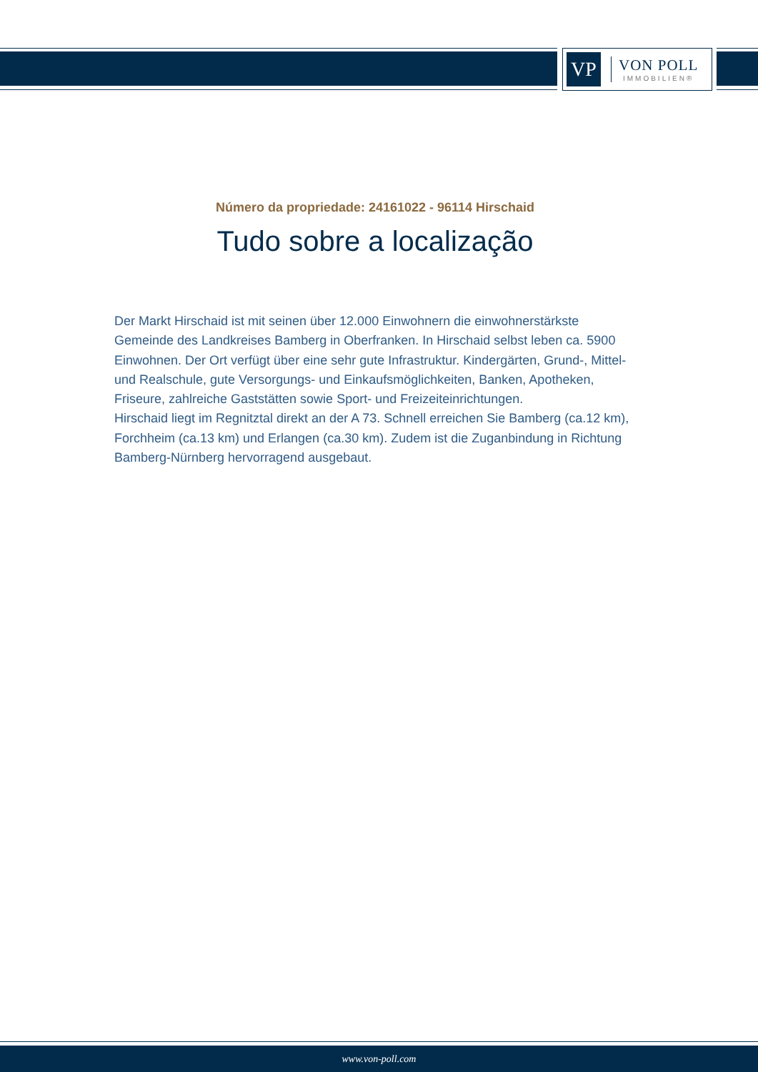VP
VON POLL
IMMOBILIEN®
Número da propriedade: 24161022 - 96114 Hirschaid
Tudo sobre a localização
Der Markt Hirschaid ist mit seinen über 12.000 Einwohnern die einwohnerstärkste Gemeinde des Landkreises Bamberg in Oberfranken. In Hirschaid selbst leben ca. 5900 Einwohnen. Der Ort verfügt über eine sehr gute Infrastruktur. Kindergärten, Grund-, Mittel- und Realschule, gute Versorgungs- und Einkaufsmöglichkeiten, Banken, Apotheken, Friseure, zahlreiche Gaststätten sowie Sport- und Freizeiteinrichtungen.
Hirschaid liegt im Regnitztal direkt an der A 73. Schnell erreichen Sie Bamberg (ca.12 km), Forchheim (ca.13 km) und Erlangen (ca.30 km). Zudem ist die Zuganbindung in Richtung Bamberg-Nürnberg hervorragend ausgebaut.
www.von-poll.com